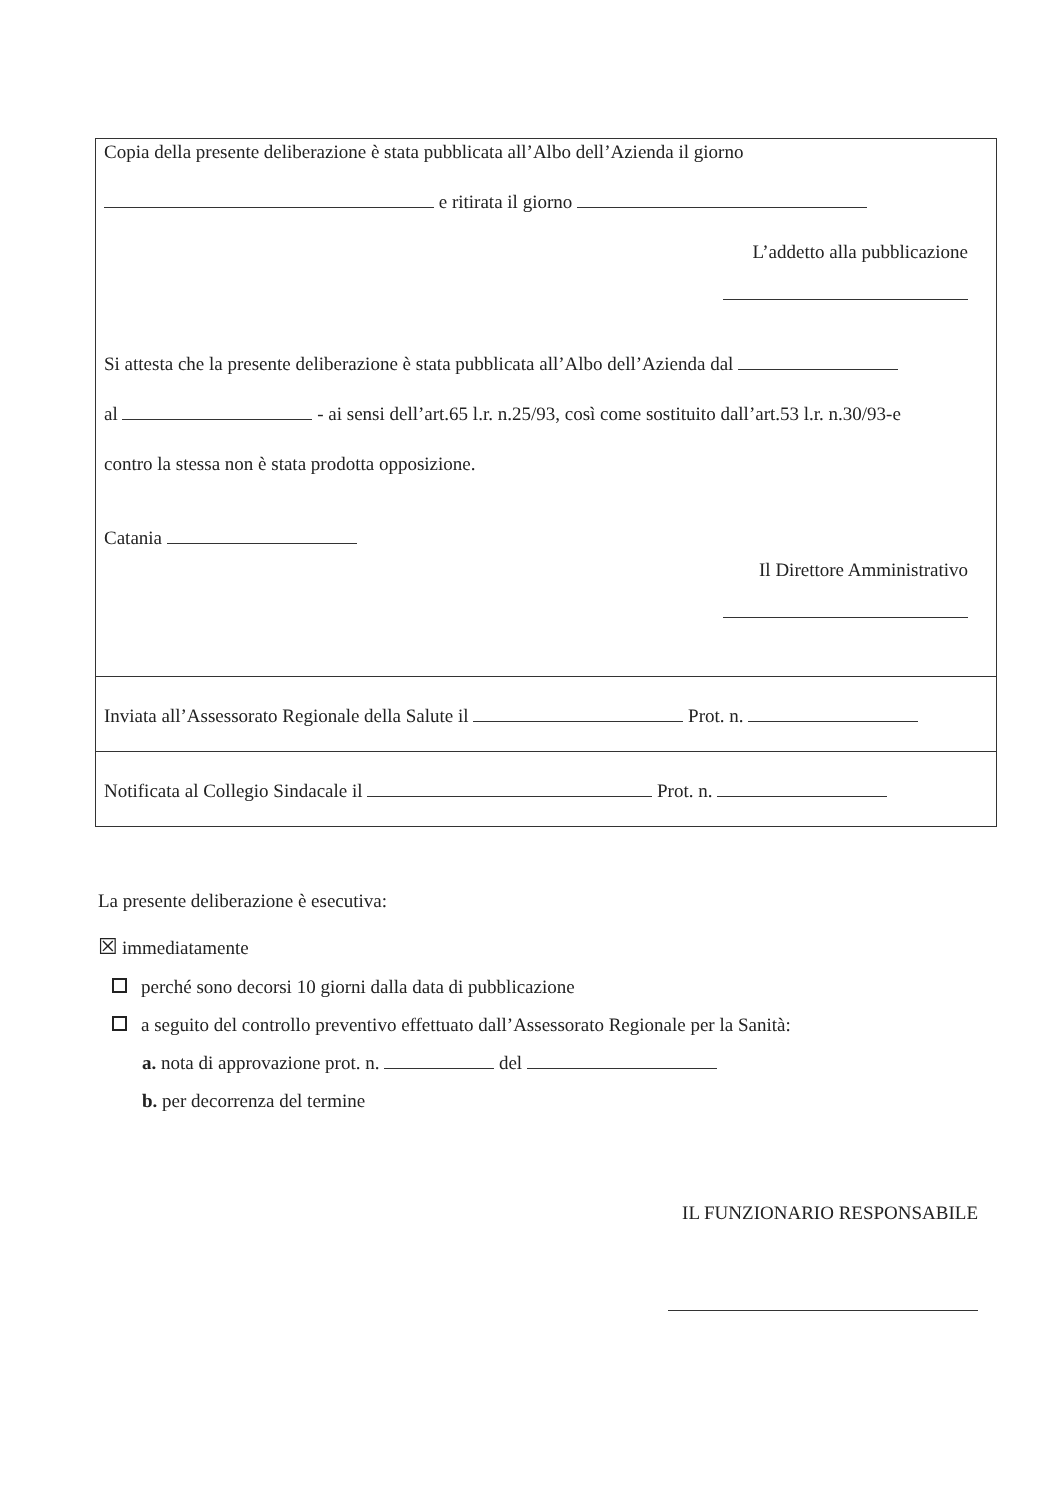Copia della presente deliberazione è stata pubblicata all’Albo dell’Azienda il giorno
e ritirata il giorno
L’addetto alla pubblicazione
Si attesta che la presente deliberazione è stata pubblicata all’Albo dell’Azienda dal
al - ai sensi dell’art.65 l.r. n.25/93, così come sostituito dall’art.53 l.r. n.30/93-e
contro la stessa non è stata prodotta opposizione.
Catania
Il Direttore Amministrativo
Inviata all’Assessorato Regionale della Salute il Prot. n.
Notificata al Collegio Sindacale il Prot. n.
La presente deliberazione è esecutiva:
☒ immediatamente
perché sono decorsi 10 giorni dalla data di pubblicazione
a seguito del controllo preventivo effettuato dall’Assessorato Regionale per la Sanità:
a. nota di approvazione prot. n. del
b. per decorrenza del termine
IL FUNZIONARIO RESPONSABILE